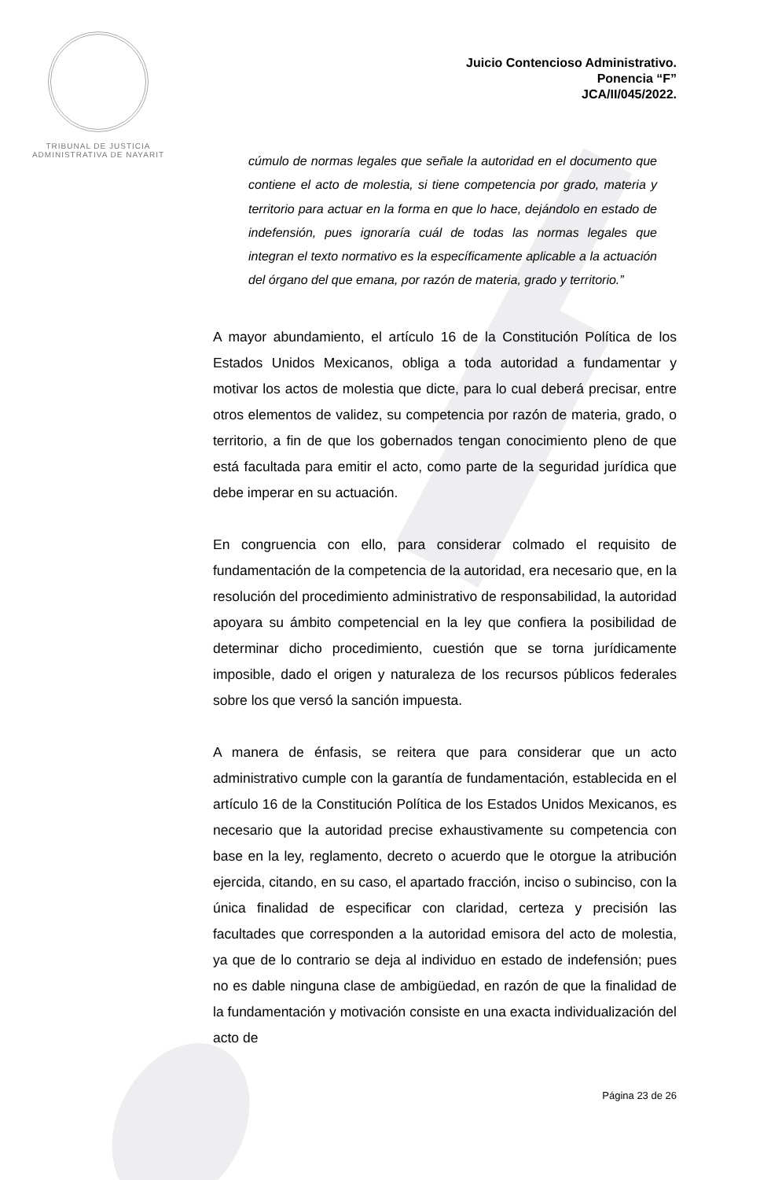TRIBUNAL DE JUSTICIA
ADMINISTRATIVA DE NAYARIT
Juicio Contencioso Administrativo.
Ponencia “F”
JCA/II/045/2022.
cúmulo de normas legales que señale la autoridad en el documento que contiene el acto de molestia, si tiene competencia por grado, materia y territorio para actuar en la forma en que lo hace, dejándolo en estado de indefensión, pues ignoraría cuál de todas las normas legales que integran el texto normativo es la específicamente aplicable a la actuación del órgano del que emana, por razón de materia, grado y territorio.”
A mayor abundamiento, el artículo 16 de la Constitución Política de los Estados Unidos Mexicanos, obliga a toda autoridad a fundamentar y motivar los actos de molestia que dicte, para lo cual deberá precisar, entre otros elementos de validez, su competencia por razón de materia, grado, o territorio, a fin de que los gobernados tengan conocimiento pleno de que está facultada para emitir el acto, como parte de la seguridad jurídica que debe imperar en su actuación.
En congruencia con ello, para considerar colmado el requisito de fundamentación de la competencia de la autoridad, era necesario que, en la resolución del procedimiento administrativo de responsabilidad, la autoridad apoyara su ámbito competencial en la ley que confiera la posibilidad de determinar dicho procedimiento, cuestión que se torna jurídicamente imposible, dado el origen y naturaleza de los recursos públicos federales sobre los que versó la sanción impuesta.
A manera de énfasis, se reitera que para considerar que un acto administrativo cumple con la garantía de fundamentación, establecida en el artículo 16 de la Constitución Política de los Estados Unidos Mexicanos, es necesario que la autoridad precise exhaustivamente su competencia con base en la ley, reglamento, decreto o acuerdo que le otorgue la atribución ejercida, citando, en su caso, el apartado fracción, inciso o subinciso, con la única finalidad de especificar con claridad, certeza y precisión las facultades que corresponden a la autoridad emisora del acto de molestia, ya que de lo contrario se deja al individuo en estado de indefensión; pues no es dable ninguna clase de ambigüedad, en razón de que la finalidad de la fundamentación y motivación consiste en una exacta individualización del acto de
Página 23 de 26